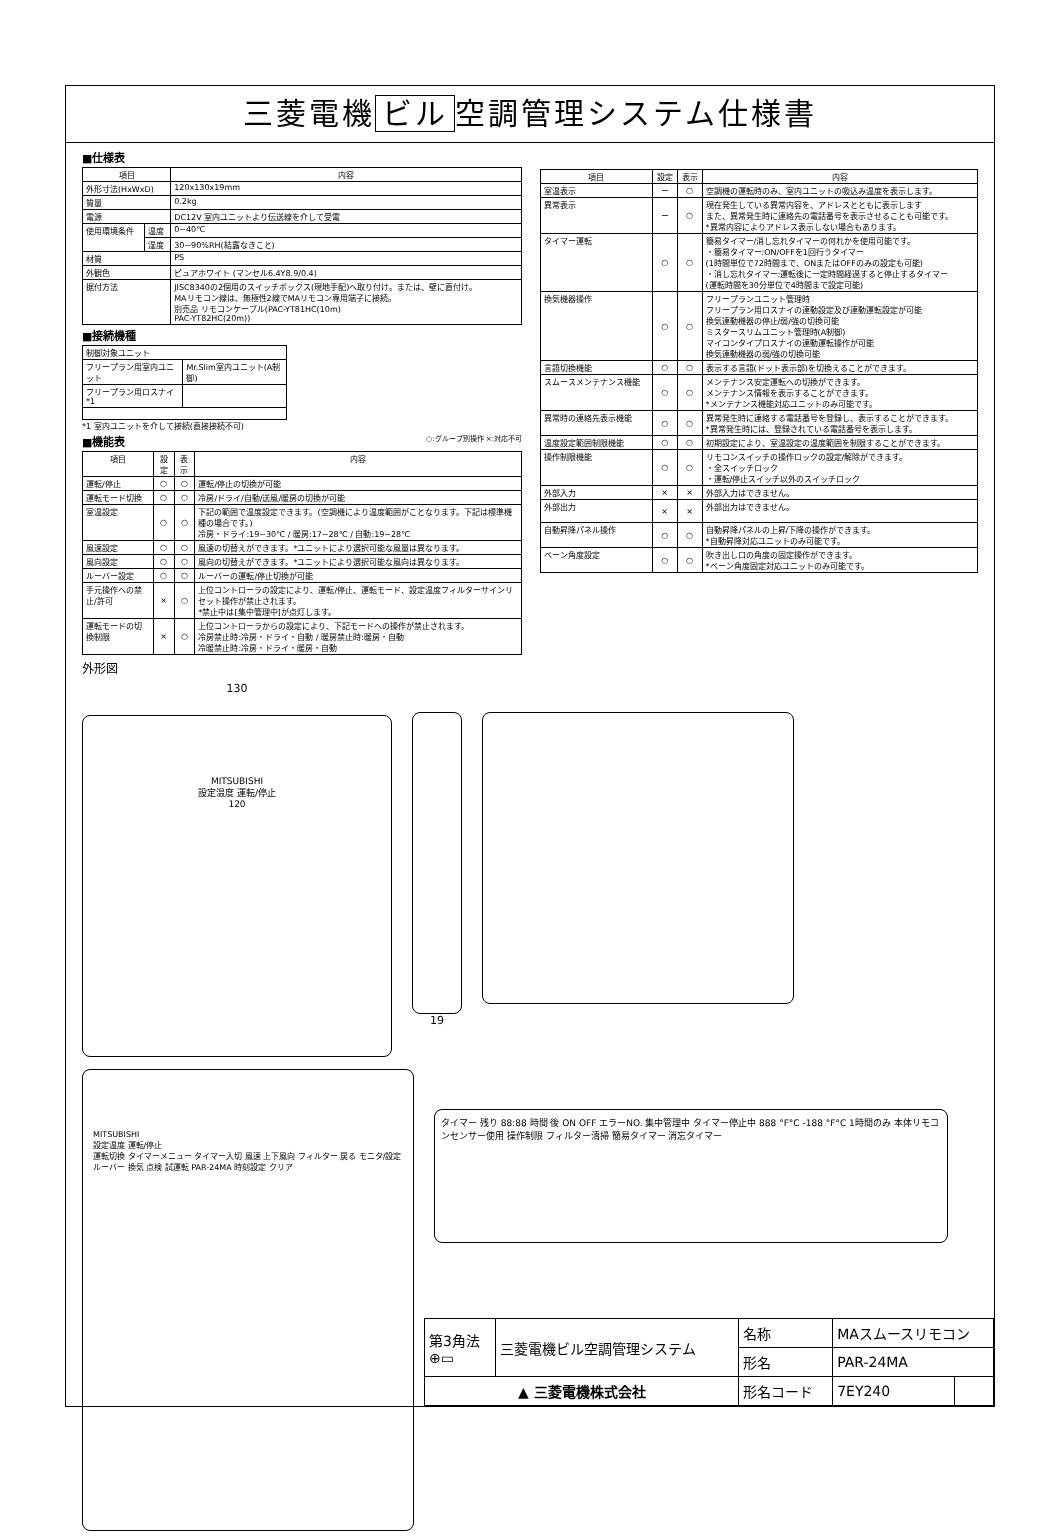三菱電機 ビル 空調管理システム仕様書
■仕様表
| 項目 | | 内容 |
| --- | --- | --- |
| 外形寸法(HxWxD) | | 120x130x19mm |
| 質量 | | 0.2kg |
| 電源 | | DC12V 室内ユニットより伝送線を介して受電 |
| 使用環境条件 | 温度 | 0~40℃ |
| | 湿度 | 30~90%RH(結露なきこと) |
| 材質 | | PS |
| 外観色 | | ピュアホワイト (マンセル6.4Y8.9/0.4) |
| 据付方法 | | JISC8340の2個用のスイッチボックス(現地手配)へ取り付け。または、壁に直付け。 MAリモコン線は、無極性2線でMAリモコン専用端子に接続。 別売品 リモコンケーブル(PAC-YT81HC(10m) PAC-YT82HC(20m)) |
■接続機種
| 制御対象ユニット | |
| フリープラン用室内ユニット | Mr.Slim室内ユニット(A制御) |
| フリープラン用ロスナイ *1 | |
*1 室内ユニットを介して接続(直接接続不可)
■機能表 ○:グループ別操作 ×:対応不可
| 項目 | 設定 | 表示 | 内容 |
| --- | --- | --- | --- |
| 運転/停止 | ○ | ○ | 運転/停止の切換が可能 |
| 運転モード切換 | ○ | ○ | 冷房/ドライ/自動/送風/暖房の切換が可能 |
| 室温設定 | ○ | ○ | 下記の範囲で温度設定できます。(空調機により温度範囲がことなります。下記は標準機種の場合です。) 冷房・ドライ:19~30℃ / 暖房:17~28℃ / 自動:19~28℃ |
| 風速設定 | ○ | ○ | 風速の切替えができます。*ユニットにより選択可能な風量は異なります。 |
| 風向設定 | ○ | ○ | 風向の切替えができます。*ユニットにより選択可能な風向は異なります。 |
| ルーバー設定 | ○ | ○ | ルーバーの運転/停止切換が可能 |
| 手元操作への禁止/許可 | × | ○ | 上位コントローラの設定により、運転/停止、運転モード、設定温度フィルターサインリセット操作が禁止されます。 *禁止中は[集中管理中]が点灯します。 |
| 運転モードの切換制限 | × | ○ | 上位コントローラからの設定により、下記モードへの操作が禁止されます。 冷房禁止時:冷房・ドライ・自動 / 暖房禁止時:暖房・自動 冷暖禁止時:冷房・ドライ・暖房・自動 |
| 項目 | 設定 | 表示 | 内容 |
| --- | --- | --- | --- |
| 室温表示 | ー | ○ | 空調機の運転時のみ、室内ユニットの吸込み温度を表示します。 |
| 異常表示 | ー | ○ | 現在発生している異常内容を、アドレスとともに表示します また、異常発生時に連絡先の電話番号を表示させることも可能です。 *異常内容によりアドレス表示しない場合もあります。 |
| タイマー運転 | ○ | ○ | 簡易タイマー/消し忘れタイマーの何れかを使用可能です。 ・簡易タイマー:ON/OFFを1回行うタイマー (1時間単位で72時間まで、ONまたはOFFのみの設定も可能) ・消し忘れタイマー:運転後に一定時間経過すると停止するタイマー (運転時間を30分単位で4時間まで設定可能) |
| 換気機器操作 | ○ | ○ | フリープランユニット管理時 フリープラン用ロスナイの連動設定及び連動運転設定が可能 換気連動機器の停止/弱/強の切換可能 ミスタースリムユニット管理時(A制御) マイコンタイプロスナイの連動運転操作が可能 換気連動機器の弱/強の切換可能 |
| 言語切換機能 | ○ | ○ | 表示する言語(ドット表示部)を切換えることができます。 |
| スムースメンテナンス機能 | ○ | ○ | メンテナンス安定運転への切換ができます。 メンテナンス情報を表示することができます。 *メンテナンス機能対応ユニットのみ可能です。 |
| 異常時の連絡先表示機能 | ○ | ○ | 異常発生時に連絡する電話番号を登録し、表示することができます。 *異常発生時には、登録されている電話番号を表示します。 |
| 温度設定範囲制限機能 | ○ | ○ | 初期設定により、室温設定の温度範囲を制限することができます。 |
| 操作制限機能 | ○ | ○ | リモコンスイッチの操作ロックの設定/解除ができます。 ・全スイッチロック ・運転/停止スイッチ以外のスイッチロック |
| 外部入力 | × | × | 外部入力はできません。 |
| 外部出力 | × | × | 外部出力はできません。 |
| 自動昇降パネル操作 | ○ | ○ | 自動昇降パネルの上昇/下降の操作ができます。 *自動昇降対応ユニットのみ可能です。 |
| ベーン角度設定 | ○ | ○ | 吹き出し口の角度の固定操作ができます。 *ベーン角度固定対応ユニットのみ可能です。 |
外形図
130
MITSUBISHI
設定温度 運転/停止
120
19
MITSUBISHI
設定温度 運転/停止
運転切換 タイマーメニュー タイマー入切 風速 上下風向 フィルター 戻る モニタ/設定 ルーバー 換気 点検 試運転 PAR-24MA 時刻設定 クリア
タイマー 残り 88:88 時間 後 ON OFF エラーNO. 集中管理中 タイマー停止中 888 °F°C -188 °F°C 1時間のみ 本体リモコンセンサー使用 操作制限 フィルター清掃 簡易タイマー 消忘タイマー
| 第3角法 ⊕▭ | 三菱電機ビル空調管理システム | 名称 | MAスムースリモコン | |
| | | 形名 | PAR-24MA | |
| ▲ 三菱電機株式会社 | | 形名コード | 7EY240 | |